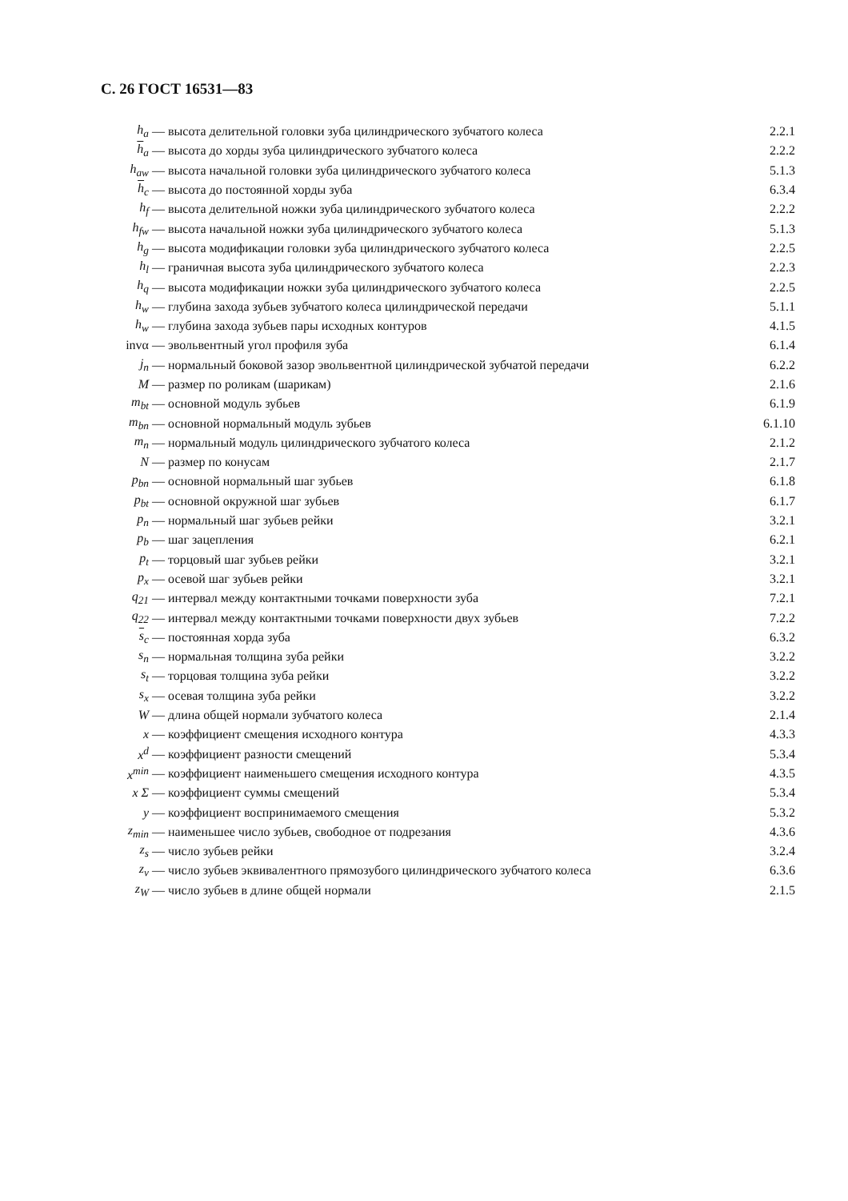С. 26 ГОСТ 16531—83
| h<sub>a</sub> | — высота делительной головки зуба цилиндрического зубчатого колеса | 2.2.1 |
| h<sub>a</sub> | — высота до хорды зуба цилиндрического зубчатого колеса | 2.2.2 |
| h<sub>aw</sub> | — высота начальной головки зуба цилиндрического зубчатого колеса | 5.1.3 |
| h<sub>c</sub> | — высота до постоянной хорды зуба | 6.3.4 |
| h<sub>f</sub> | — высота делительной ножки зуба цилиндрического зубчатого колеса | 2.2.2 |
| h<sub>fw</sub> | — высота начальной ножки зуба цилиндрического зубчатого колеса | 5.1.3 |
| h<sub>g</sub> | — высота модификации головки зуба цилиндрического зубчатого колеса | 2.2.5 |
| h<sub>l</sub> | — граничная высота зуба цилиндрического зубчатого колеса | 2.2.3 |
| h<sub>q</sub> | — высота модификации ножки зуба цилиндрического зубчатого колеса | 2.2.5 |
| h<sub>w</sub> | — глубина захода зубьев зубчатого колеса цилиндрической передачи | 5.1.1 |
| h<sub>w</sub> | — глубина захода зубьев пары исходных контуров | 4.1.5 |
| invα | — эвольвентный угол профиля зуба | 6.1.4 |
| j<sub>n</sub> | — нормальный боковой зазор эвольвентной цилиндрической зубчатой передачи | 6.2.2 |
| M | — размер по роликам (шарикам) | 2.1.6 |
| m<sub>bt</sub> | — основной модуль зубьев | 6.1.9 |
| m<sub>bn</sub> | — основной нормальный модуль зубьев | 6.1.10 |
| m<sub>n</sub> | — нормальный модуль цилиндрического зубчатого колеса | 2.1.2 |
| N | — размер по конусам | 2.1.7 |
| p<sub>bn</sub> | — основной нормальный шаг зубьев | 6.1.8 |
| p<sub>bt</sub> | — основной окружной шаг зубьев | 6.1.7 |
| p<sub>n</sub> | — нормальный шаг зубьев рейки | 3.2.1 |
| p<sub>b</sub> | — шаг зацепления | 6.2.1 |
| p<sub>t</sub> | — торцовый шаг зубьев рейки | 3.2.1 |
| p<sub>x</sub> | — осевой шаг зубьев рейки | 3.2.1 |
| q<sub>21</sub> | — интервал между контактными точками поверхности зуба | 7.2.1 |
| q<sub>22</sub> | — интервал между контактными точками поверхности двух зубьев | 7.2.2 |
| s<sub>c</sub> | — постоянная хорда зуба | 6.3.2 |
| s<sub>n</sub> | — нормальная толщина зуба рейки | 3.2.2 |
| s<sub>t</sub> | — торцовая толщина зуба рейки | 3.2.2 |
| s<sub>x</sub> | — осевая толщина зуба рейки | 3.2.2 |
| W | — длина общей нормали зубчатого колеса | 2.1.4 |
| x | — коэффициент смещения исходного контура | 4.3.3 |
| x<sup>d</sup> | — коэффициент разности смещений | 5.3.4 |
| x<sup>min</sup> | — коэффициент наименьшего смещения исходного контура | 4.3.5 |
| x Σ | — коэффициент суммы смещений | 5.3.4 |
| y | — коэффициент воспринимаемого смещения | 5.3.2 |
| z<sub>min</sub> | — наименьшее число зубьев, свободное от подрезания | 4.3.6 |
| z<sub>s</sub> | — число зубьев рейки | 3.2.4 |
| z<sub>v</sub> | — число зубьев эквивалентного прямозубого цилиндрического зубчатого колеса | 6.3.6 |
| z<sub>W</sub> | — число зубьев в длине общей нормали | 2.1.5 |